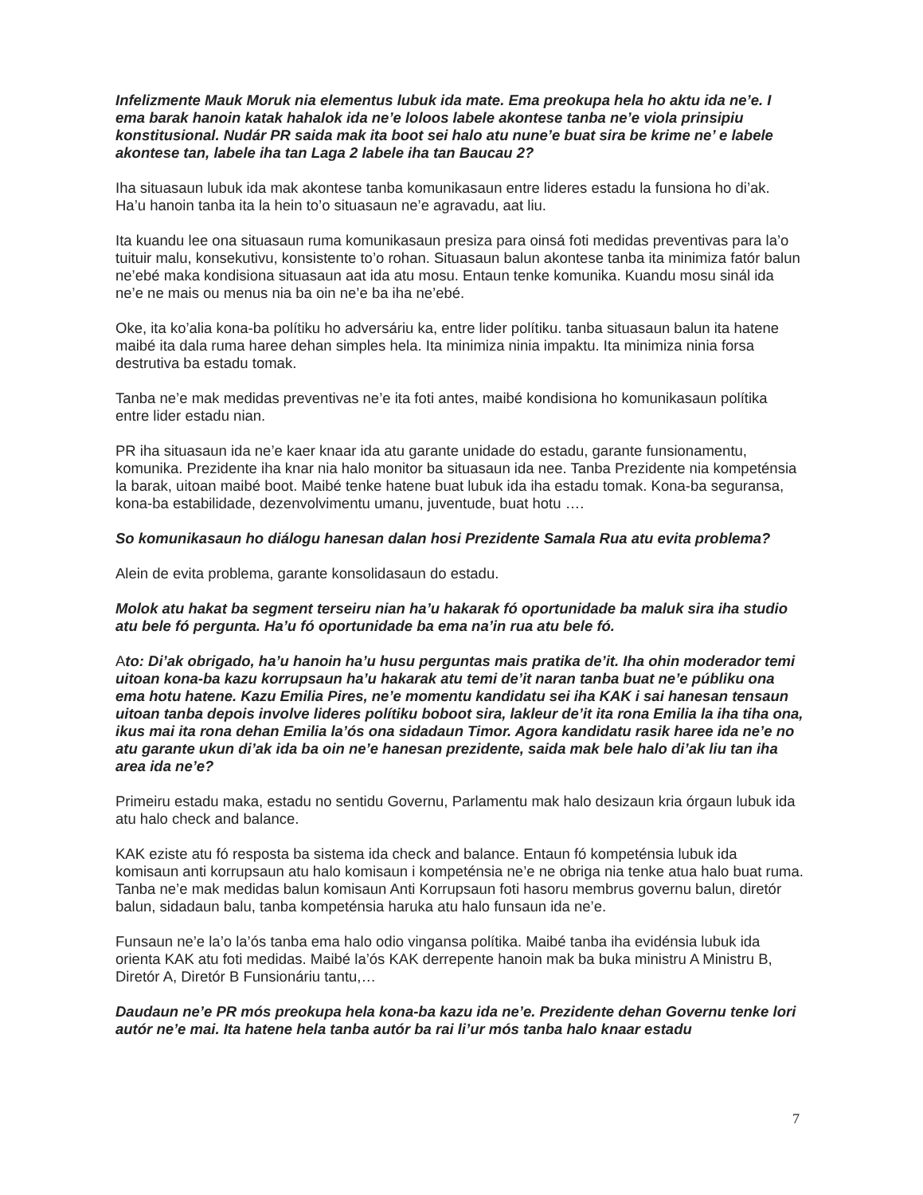Infelizmente Mauk Moruk nia elementus lubuk ida mate. Ema preokupa hela ho aktu ida ne’e. I ema barak hanoin katak hahalok ida ne’e loloos labele akontese tanba ne’e viola prinsipiu konstitusional. Nudár PR saida mak ita boot sei halo atu nune’e buat sira be krime ne’ e labele akontese tan, labele iha tan Laga 2 labele iha tan Baucau 2?
Iha situasaun lubuk ida mak akontese tanba komunikasaun entre lideres estadu la funsiona ho di’ak. Ha’u hanoin tanba ita la hein to’o situasaun ne’e agravadu, aat liu.
Ita kuandu lee ona situasaun ruma komunikasaun presiza para oinsá foti medidas preventivas para la’o tuituir malu, konsekutivu, konsistente to’o rohan. Situasaun balun akontese tanba ita minimiza fatór balun ne’ebé maka kondisiona situasaun aat ida atu mosu. Entaun tenke komunika. Kuandu mosu sinál ida ne’e ne mais ou menus nia ba oin ne’e ba iha ne’ebé.
Oke, ita ko’alia kona-ba polítiku ho adversáriu ka, entre lider polítiku. tanba situasaun balun ita hatene maibé ita dala ruma haree dehan simples hela. Ita minimiza ninia impaktu. Ita minimiza ninia forsa destrutiva ba estadu tomak.
Tanba ne’e mak medidas preventivas ne’e ita foti antes, maibé kondisiona ho komunikasaun polítika entre lider estadu nian.
PR iha situasaun ida ne’e kaer knaar ida atu garante unidade do estadu, garante funsionamentu, komunika. Prezidente iha knar nia halo monitor ba situasaun ida nee. Tanba Prezidente nia kompeténsia la barak, uitoan maibé boot. Maibé tenke hatene buat lubuk ida iha estadu tomak. Kona-ba seguransa, kona-ba estabilidade, dezenvolvimentu umanu, juventude, buat hotu ….
So komunikasaun ho diálogu hanesan dalan hosi Prezidente Samala Rua atu evita problema?
Alein de evita problema, garante konsolidasaun do estadu.
Molok atu hakat ba segment terseiru nian ha’u hakarak fó oportunidade ba maluk sira iha studio atu bele fó pergunta. Ha’u fó oportunidade ba ema na’in rua atu bele fó.
Ato: Di’ak obrigado, ha’u hanoin ha’u husu perguntas mais pratika de’it. Iha ohin moderador temi uitoan kona-ba kazu korrupsaun ha’u hakarak atu temi de’it naran tanba buat ne’e públiku ona ema hotu hatene. Kazu Emilia Pires, ne’e momentu kandidatu sei iha KAK i sai hanesan tensaun uitoan tanba depois involve lideres polítiku boboot sira, lakleur de’it ita rona Emilia la iha tiha ona, ikus mai ita rona dehan Emilia la’ós ona sidadaun Timor. Agora kandidatu rasik haree ida ne’e no atu garante ukun di’ak ida ba oin ne’e hanesan prezidente, saida mak bele halo di’ak liu tan iha area ida ne’e?
Primeiru estadu maka, estadu no sentidu Governu, Parlamentu mak halo desizaun kria órgaun lubuk ida atu halo check and balance.
KAK eziste atu fó resposta ba sistema ida check and balance. Entaun fó kompeténsia lubuk ida komisaun anti korrupsaun atu halo komisaun i kompeténsia ne’e ne obriga nia tenke atua halo buat ruma. Tanba ne’e mak medidas balun komisaun Anti Korrupsaun foti hasoru membrus governu balun, diretór balun, sidadaun balu, tanba kompeténsia haruka atu halo funsaun ida ne’e.
Funsaun ne’e la’o la’ós tanba ema halo odio vingansa polítika. Maibé tanba iha evidénsia lubuk ida orienta KAK atu foti medidas. Maibé la’ós KAK derrepente hanoin mak ba buka ministru A Ministru B, Diretór A, Diretór B Funsionáriu tantu,…
Daudaun ne’e PR mós preokupa hela kona-ba kazu ida ne’e. Prezidente dehan Governu tenke lori autór ne’e mai. Ita hatene hela tanba autór ba rai li’ur mós tanba halo knaar estadu
7